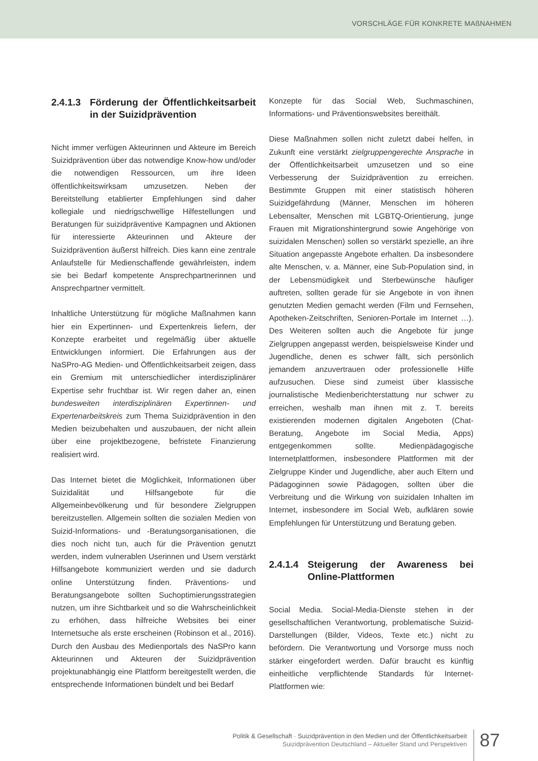VORSCHLÄGE FÜR KONKRETE MAßNAHMEN
2.4.1.3 Förderung der Öffentlichkeits­arbeit in der Suizidprävention
Nicht immer verfügen Akteurinnen und Akteure im Bereich Suizidprävention über das notwendige Know-how und/oder die notwendigen Ressourcen, um ihre Ideen öffentlichkeitswirksam umzusetzen. Neben der Bereitstellung etablierter Empfehlungen sind daher kollegiale und niedrigschwellige Hilfestellungen und Beratungen für suizidpräventive Kampagnen und Aktionen für interessierte Akteurinnen und Akteure der Suizidprävention äußerst hilfreich. Dies kann eine zentrale Anlaufstelle für Medienschaffende gewährleisten, indem sie bei Bedarf kompetente Ansprechpartnerinnen und Ansprechpartner vermittelt.
Inhaltliche Unterstützung für mögliche Maßnahmen kann hier ein Expertinnen- und Expertenkreis liefern, der Konzepte erarbeitet und regelmäßig über aktuelle Entwicklungen informiert. Die Erfahrungen aus der NaSPro-AG Medien- und Öffentlichkeitsarbeit zeigen, dass ein Gremium mit unterschiedlicher interdisziplinärer Expertise sehr fruchtbar ist. Wir regen daher an, einen bundesweiten interdisziplinären Expertinnen- und Expertenarbeitskreis zum Thema Suizidprävention in den Medien beizubehalten und auszubauen, der nicht allein über eine projektbezogene, befristete Finanzierung realisiert wird.
Das Internet bietet die Möglichkeit, Informationen über Suizidalität und Hilfsangebote für die Allgemeinbevölkerung und für besondere Zielgruppen bereitzustellen. Allgemein sollten die sozialen Medien von Suizid-Informations- und -Beratungsorganisationen, die dies noch nicht tun, auch für die Prävention genutzt werden, indem vulnerablen Userinnen und Usern verstärkt Hilfsangebote kommuniziert werden und sie dadurch online Unterstützung finden. Präventions- und Beratungsangebote sollten Suchoptimierungsstrategien nutzen, um ihre Sichtbarkeit und so die Wahrscheinlichkeit zu erhöhen, dass hilfreiche Websites bei einer Internetsuche als erste erscheinen (Robinson et al., 2016). Durch den Ausbau des Medienportals des NaSPro kann Akteurinnen und Akteuren der Suizidprävention projektunabhängig eine Plattform bereitgestellt werden, die entsprechende Informationen bündelt und bei Bedarf
Konzepte für das Social Web, Suchmaschinen, Informations- und Präventionswebsites bereithält.
Diese Maßnahmen sollen nicht zuletzt dabei helfen, in Zukunft eine verstärkt zielgruppengerechte Ansprache in der Öffentlichkeitsarbeit umzusetzen und so eine Verbesserung der Suizidprävention zu erreichen. Bestimmte Gruppen mit einer statistisch höheren Suizidgefährdung (Männer, Menschen im höheren Lebensalter, Menschen mit LGBTQ-Orientierung, junge Frauen mit Migrationshintergrund sowie Angehörige von suizidalen Menschen) sollen so verstärkt spezielle, an ihre Situation angepasste Angebote erhalten. Da insbesondere alte Menschen, v. a. Männer, eine Sub-Population sind, in der Lebensmüdigkeit und Sterbewünsche häufiger auftreten, sollten gerade für sie Angebote in von ihnen genutzten Medien gemacht werden (Film und Fernsehen, Apotheken-Zeitschriften, Senioren-Portale im Internet …). Des Weiteren sollten auch die Angebote für junge Zielgruppen angepasst werden, beispielsweise Kinder und Jugendliche, denen es schwer fällt, sich persönlich jemandem anzuvertrauen oder professionelle Hilfe aufzusuchen. Diese sind zumeist über klassische journalistische Medienberichterstattung nur schwer zu erreichen, weshalb man ihnen mit z. T. bereits existierenden modernen digitalen Angeboten (Chat-Beratung, Angebote im Social Media, Apps) entgegenkommen sollte. Medienpädagogische Internetplattformen, insbesondere Plattformen mit der Zielgruppe Kinder und Jugendliche, aber auch Eltern und Pädagoginnen sowie Pädagogen, sollten über die Verbreitung und die Wirkung von suizidalen Inhalten im Internet, insbesondere im Social Web, aufklären sowie Empfehlungen für Unterstützung und Beratung geben.
2.4.1.4 Steigerung der Awareness bei Online-Plattformen
Social Media. Social-Media-Dienste stehen in der gesellschaftlichen Verantwortung, problematische Suizid-Darstellungen (Bilder, Videos, Texte etc.) nicht zu befördern. Die Verantwortung und Vorsorge muss noch stärker eingefordert werden. Dafür braucht es künftig einheitliche verpflichtende Standards für Internet-Plattformen wie:
Politik & Gesellschaft · Suizidprävention in den Medien und der Öffentlichkeitsarbeit
Suizidprävention Deutschland – Aktueller Stand und Perspektiven
87